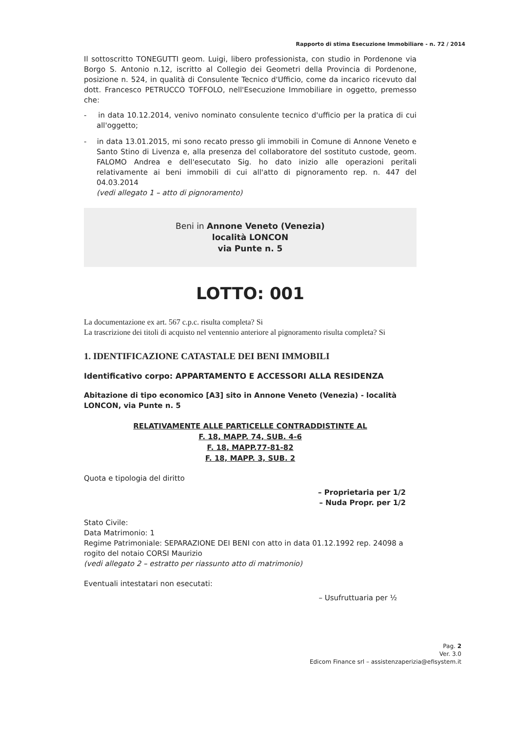Rapporto di stima Esecuzione Immobiliare - n. 72 / 2014
Il sottoscritto TONEGUTTI geom. Luigi, libero professionista, con studio in Pordenone via Borgo S. Antonio n.12, iscritto al Collegio dei Geometri della Provincia di Pordenone, posizione n. 524, in qualità di Consulente Tecnico d'Ufficio, come da incarico ricevuto dal dott. Francesco PETRUCCO TOFFOLO, nell'Esecuzione Immobiliare in oggetto, premesso che:
- in data 10.12.2014, venivo nominato consulente tecnico d'ufficio per la pratica di cui all'oggetto;
- in data 13.01.2015, mi sono recato presso gli immobili in Comune di Annone Veneto e Santo Stino di Livenza e, alla presenza del collaboratore del sostituto custode, geom. FALOMO Andrea e dell'esecutato Sig. ho dato inizio alle operazioni peritali relativamente ai beni immobili di cui all'atto di pignoramento rep. n. 447 del 04.03.2014
(vedi allegato 1 – atto di pignoramento)
Beni in Annone Veneto (Venezia)
località LONCON
via Punte n. 5
LOTTO: 001
La documentazione ex art. 567 c.p.c. risulta completa? Si
La trascrizione dei titoli di acquisto nel ventennio anteriore al pignoramento risulta completa? Si
1. IDENTIFICAZIONE CATASTALE DEI BENI IMMOBILI
Identificativo corpo: APPARTAMENTO E ACCESSORI ALLA RESIDENZA
Abitazione di tipo economico [A3] sito in Annone Veneto (Venezia) - località LONCON, via Punte n. 5
RELATIVAMENTE ALLE PARTICELLE CONTRADDISTINTE AL
F. 18, MAPP. 74, SUB. 4-6
F. 18, MAPP.77-81-82
F. 18, MAPP. 3, SUB. 2
Quota e tipologia del diritto
– Proprietaria per 1/2
– Nuda Propr. per 1/2
Stato Civile:
Data Matrimonio: 1
Regime Patrimoniale: SEPARAZIONE DEI BENI con atto in data 01.12.1992 rep. 24098 a rogito del notaio CORSI Maurizio
(vedi allegato 2 – estratto per riassunto atto di matrimonio)
Eventuali intestatari non esecutati:
– Usufruttuaria per ½
Pag. 2
Ver. 3.0
Edicom Finance srl – assistenzaperizia@efisystem.it